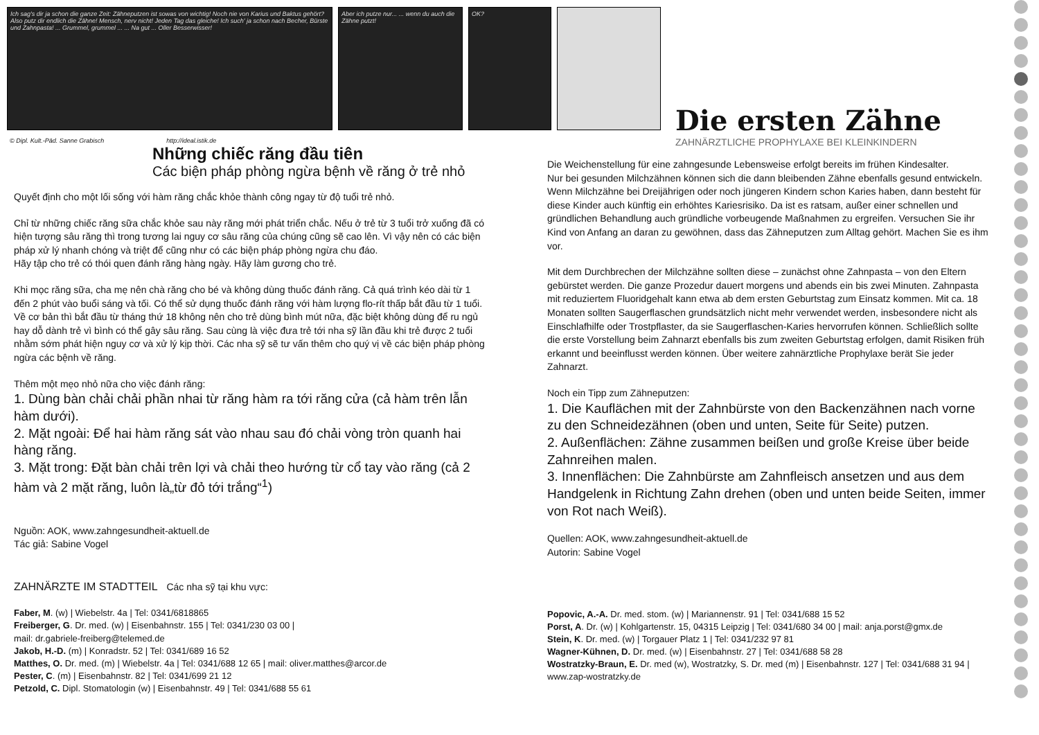Ich sag's dir ja schon die ganze Zeit: Zähneputzen ist sowas von wichtig! Noch nie von Karius und Baktus gehört? Also putz dir endlich die Zähne! Mensch, nerv nicht! Jeden Tag das gleiche! Ich such' ja schon nach Becher, Bürste und Zahnpasta! ... Grummel, grummel ... ... Na gut ... Oller Besserwisser!
Aber ich putze nur... ... wenn du auch die Zähne putzt!
OK?
© Dipl. Kult.-Päd. Sanne Grabisch http://ideal.istik.de
Die ersten Zähne
ZAHNÄRZTLICHE PROPHYLAXE BEI KLEINKINDERN
Những chiếc răng đầu tiên
Các biện pháp phòng ngừa bệnh về răng ở trẻ nhỏ
Quyết định cho một lối sống với hàm răng chắc khỏe thành công ngay từ độ tuổi trẻ nhỏ.
Chỉ từ những chiếc răng sữa chắc khỏe sau này răng mới phát triển chắc. Nếu ở trẻ từ 3 tuổi trở xuống đã có hiện tượng sâu răng thì trong tương lai nguy cơ sâu răng của chúng cũng sẽ cao lên. Vì vậy nên có các biện pháp xử lý nhanh chóng và triệt để cũng như có các biện pháp phòng ngừa chu đáo.
Hãy tập cho trẻ có thói quen đánh răng hàng ngày. Hãy làm gương cho trẻ.
Khi mọc răng sữa, cha mẹ nên chà răng cho bé và không dùng thuốc đánh răng. Cả quá trình kéo dài từ 1 đến 2 phút vào buổi sáng và tối. Có thể sử dụng thuốc đánh răng với hàm lượng flo-rít thấp bắt đầu từ 1 tuổi. Về cơ bản thì bắt đầu từ tháng thứ 18 không nên cho trẻ dùng bình mút nữa, đặc biệt không dùng để ru ngủ hay dỗ dành trẻ vì bình có thể gây sâu răng. Sau cùng là việc đưa trẻ tới nha sỹ lần đầu khi trẻ được 2 tuổi nhằm sớm phát hiện nguy cơ và xử lý kịp thời. Các nha sỹ sẽ tư vấn thêm cho quý vị về các biện pháp phòng ngừa các bệnh về răng.
Thêm một mẹo nhỏ nữa cho việc đánh răng:
1. Dùng bàn chải chải phần nhai từ răng hàm ra tới răng cửa (cả hàm trên lẫn hàm dưới).
2. Mặt ngoài: Để hai hàm răng sát vào nhau sau đó chải vòng tròn quanh hai hàng răng.
3. Mặt trong: Đặt bàn chải trên lợi và chải theo hướng từ cổ tay vào răng (cả 2 hàm và 2 mặt răng, luôn là„từ đỏ tới trắng“<sup>1</sup>)
Nguồn: AOK, www.zahngesundheit-aktuell.de
Tác giả: Sabine Vogel
ZAHNÄRZTE IM STADTTEIL Các nha sỹ tại khu vực:
Faber, M. (w) | Wiebelstr. 4a | Tel: 0341/6818865
Freiberger, G. Dr. med. (w) | Eisenbahnstr. 155 | Tel: 0341/230 03 00 |
mail: dr.gabriele-freiberg@telemed.de
Jakob, H.-D. (m) | Konradstr. 52 | Tel: 0341/689 16 52
Matthes, O. Dr. med. (m) | Wiebelstr. 4a | Tel: 0341/688 12 65 | mail: oliver.matthes@arcor.de
Pester, C. (m) | Eisenbahnstr. 82 | Tel: 0341/699 21 12
Petzold, C. Dipl. Stomatologin (w) | Eisenbahnstr. 49 | Tel: 0341/688 55 61
Die Weichenstellung für eine zahngesunde Lebensweise erfolgt bereits im frühen Kindesalter.
Nur bei gesunden Milchzähnen können sich die dann bleibenden Zähne ebenfalls gesund entwickeln. Wenn Milchzähne bei Dreijährigen oder noch jüngeren Kindern schon Karies haben, dann besteht für diese Kinder auch künftig ein erhöhtes Kariesrisiko. Da ist es ratsam, außer einer schnellen und gründlichen Behandlung auch gründliche vorbeugende Maßnahmen zu ergreifen. Versuchen Sie ihr Kind von Anfang an daran zu gewöhnen, dass das Zähneputzen zum Alltag gehört. Machen Sie es ihm vor.
Mit dem Durchbrechen der Milchzähne sollten diese – zunächst ohne Zahnpasta – von den Eltern gebürstet werden. Die ganze Prozedur dauert morgens und abends ein bis zwei Minuten. Zahnpasta mit reduziertem Fluoridgehalt kann etwa ab dem ersten Geburtstag zum Einsatz kommen. Mit ca. 18 Monaten sollten Saugerflaschen grundsätzlich nicht mehr verwendet werden, insbesondere nicht als Einschlafhilfe oder Trostpflaster, da sie Saugerflaschen-Karies hervorrufen können. Schließlich sollte die erste Vorstellung beim Zahnarzt ebenfalls bis zum zweiten Geburtstag erfolgen, damit Risiken früh erkannt und beeinflusst werden können. Über weitere zahnärztliche Prophylaxe berät Sie jeder Zahnarzt.
Noch ein Tipp zum Zähneputzen:
1. Die Kauflächen mit der Zahnbürste von den Backenzähnen nach vorne zu den Schneidezähnen (oben und unten, Seite für Seite) putzen.
2. Außenflächen: Zähne zusammen beißen und große Kreise über beide Zahnreihen malen.
3. Innenflächen: Die Zahnbürste am Zahnfleisch ansetzen und aus dem Handgelenk in Richtung Zahn drehen (oben und unten beide Seiten, immer von Rot nach Weiß).
Quellen: AOK, www.zahngesundheit-aktuell.de
Autorin: Sabine Vogel
Popovic, A.-A. Dr. med. stom. (w) | Mariannenstr. 91 | Tel: 0341/688 15 52
Porst, A. Dr. (w) | Kohlgartenstr. 15, 04315 Leipzig | Tel: 0341/680 34 00 | mail: anja.porst@gmx.de
Stein, K. Dr. med. (w) | Torgauer Platz 1 | Tel: 0341/232 97 81
Wagner-Kühnen, D. Dr. med. (w) | Eisenbahnstr. 27 | Tel: 0341/688 58 28
Wostratzky-Braun, E. Dr. med (w), Wostratzky, S. Dr. med (m) | Eisenbahnstr. 127 | Tel: 0341/688 31 94 | www.zap-wostratzky.de